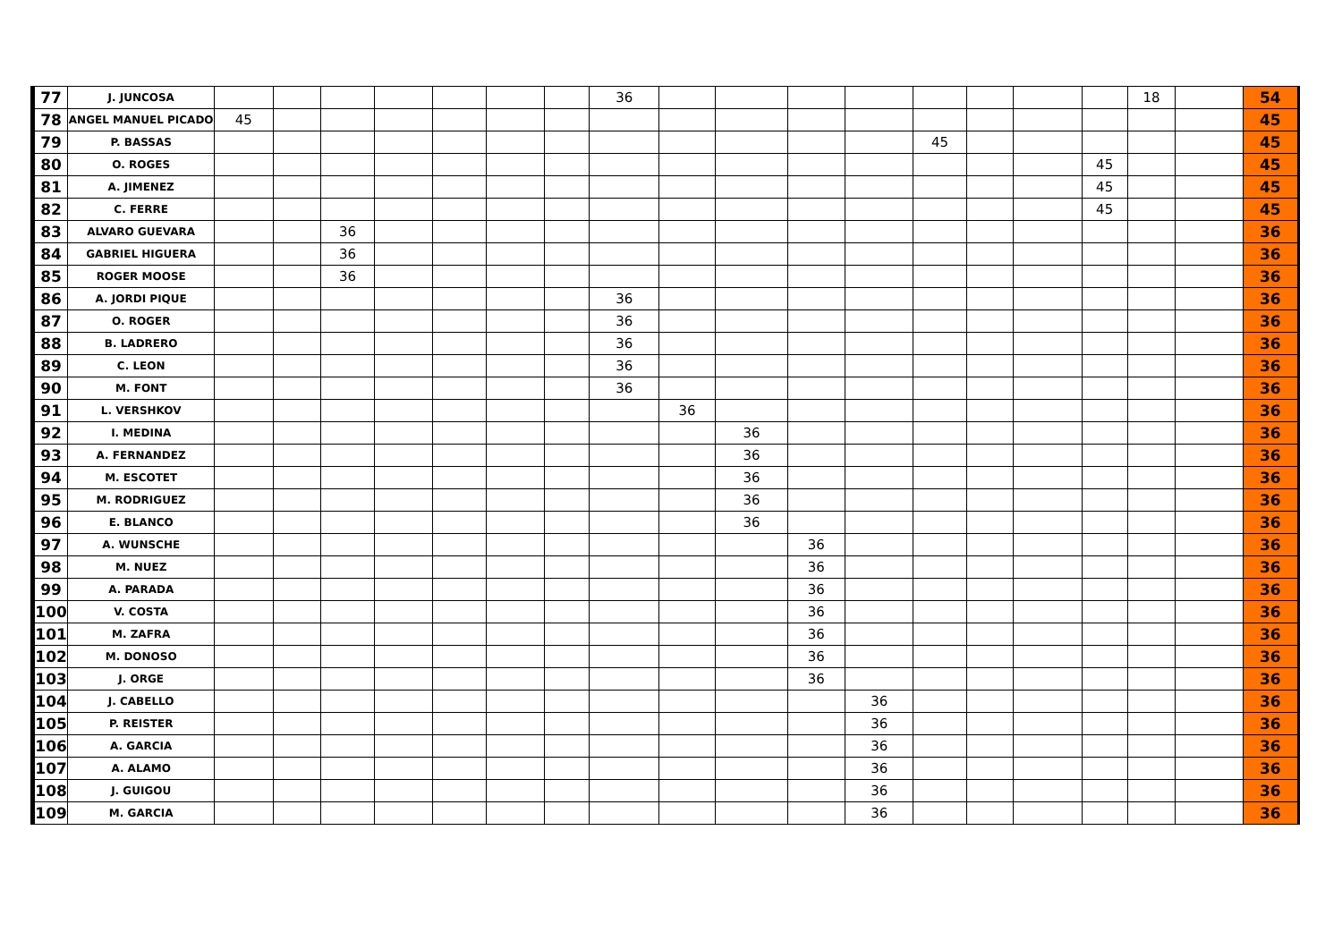| 77 | J. JUNCOSA | | | | | | | | 36 | | | | | | | | | 18 | | 54 |
| 78 | ANGEL MANUEL PICADO | 45 | | | | | | | | | | | | | | | | | | 45 |
| 79 | P. BASSAS | | | | | | | | | | | | | 45 | | | | | | 45 |
| 80 | O. ROGES | | | | | | | | | | | | | | | | 45 | | | 45 |
| 81 | A. JIMENEZ | | | | | | | | | | | | | | | | 45 | | | 45 |
| 82 | C. FERRE | | | | | | | | | | | | | | | | 45 | | | 45 |
| 83 | ALVARO GUEVARA | | | 36 | | | | | | | | | | | | | | | | 36 |
| 84 | GABRIEL HIGUERA | | | 36 | | | | | | | | | | | | | | | | 36 |
| 85 | ROGER MOOSE | | | 36 | | | | | | | | | | | | | | | | 36 |
| 86 | A. JORDI PIQUE | | | | | | | | 36 | | | | | | | | | | | 36 |
| 87 | O. ROGER | | | | | | | | 36 | | | | | | | | | | | 36 |
| 88 | B. LADRERO | | | | | | | | 36 | | | | | | | | | | | 36 |
| 89 | C. LEON | | | | | | | | 36 | | | | | | | | | | | 36 |
| 90 | M. FONT | | | | | | | | 36 | | | | | | | | | | | 36 |
| 91 | L. VERSHKOV | | | | | | | | | 36 | | | | | | | | | | 36 |
| 92 | I. MEDINA | | | | | | | | | | 36 | | | | | | | | | 36 |
| 93 | A. FERNANDEZ | | | | | | | | | | 36 | | | | | | | | | 36 |
| 94 | M. ESCOTET | | | | | | | | | | 36 | | | | | | | | | 36 |
| 95 | M. RODRIGUEZ | | | | | | | | | | 36 | | | | | | | | | 36 |
| 96 | E. BLANCO | | | | | | | | | | 36 | | | | | | | | | 36 |
| 97 | A. WUNSCHE | | | | | | | | | | | 36 | | | | | | | | 36 |
| 98 | M. NUEZ | | | | | | | | | | | 36 | | | | | | | | 36 |
| 99 | A. PARADA | | | | | | | | | | | 36 | | | | | | | | 36 |
| 100 | V. COSTA | | | | | | | | | | | 36 | | | | | | | | 36 |
| 101 | M. ZAFRA | | | | | | | | | | | 36 | | | | | | | | 36 |
| 102 | M. DONOSO | | | | | | | | | | | 36 | | | | | | | | 36 |
| 103 | J. ORGE | | | | | | | | | | | 36 | | | | | | | | 36 |
| 104 | J. CABELLO | | | | | | | | | | | | 36 | | | | | | | 36 |
| 105 | P. REISTER | | | | | | | | | | | | 36 | | | | | | | 36 |
| 106 | A. GARCIA | | | | | | | | | | | | 36 | | | | | | | 36 |
| 107 | A. ALAMO | | | | | | | | | | | | 36 | | | | | | | 36 |
| 108 | J. GUIGOU | | | | | | | | | | | | 36 | | | | | | | 36 |
| 109 | M. GARCIA | | | | | | | | | | | | 36 | | | | | | | 36 |